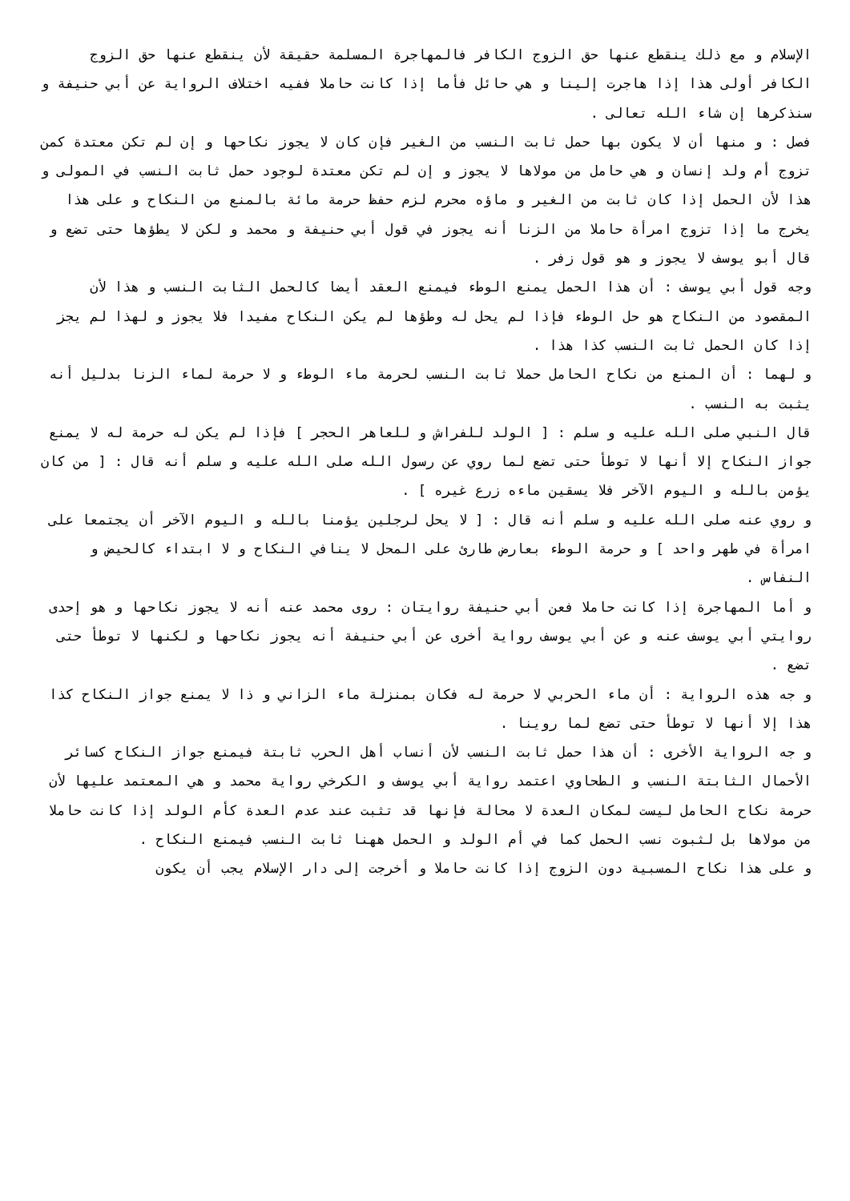الإسلام و مع ذلك ينقطع عنها حق الزوج الكافر فالمهاجرة المسلمة حقيقة لأن ينقطع عنها حق الزوج الكافر أولى هذا إذا هاجرت إلينا و هي حائل فأما إذا كانت حاملا ففيه اختلاف الرواية عن أبي حنيفة و سنذكرها إن شاء الله تعالى .
فصل : و منها أن لا يكون بها حمل ثابت النسب من الغير فإن كان لا يجوز نكاحها و إن لم تكن معتدة كمن تزوج أم ولد إنسان و هي حامل من مولاها لا يجوز و إن لم تكن معتدة لوجود حمل ثابت النسب في المولى و هذا لأن الحمل إذا كان ثابت من الغير و ماؤه محرم لزم حفظ حرمة مائة بالمنع من النكاح و على هذا يخرج ما إذا تزوج امرأة حاملا من الزنا أنه يجوز في قول أبي حنيفة و محمد و لكن لا يطؤها حتى تضع و قال أبو يوسف لا يجوز و هو قول زفر .
وجه قول أبي يوسف : أن هذا الحمل يمنع الوطء فيمنع العقد أيضا كالحمل الثابت النسب و هذا لأن المقصود من النكاح هو حل الوطء فإذا لم يحل له وطؤها لم يكن النكاح مفيدا فلا يجوز و لهذا لم يجز إذا كان الحمل ثابت النسب كذا هذا .
و لهما : أن المنع من نكاح الحامل حملا ثابت النسب لحرمة ماء الوطء و لا حرمة لماء الزنا بدليل أنه يثبت به النسب .
قال النبي صلى الله عليه و سلم : [ الولد للفراش و للعاهر الحجر ] فإذا لم يكن له حرمة له لا يمنع جواز النكاح إلا أنها لا توطأ حتى تضع لما روي عن رسول الله صلى الله عليه و سلم أنه قال : [ من كان يؤمن بالله و اليوم الآخر فلا يسقين ماءه زرع غيره ] .
و روي عنه صلى الله عليه و سلم أنه قال : [ لا يحل لرجلين يؤمنا بالله و اليوم الآخر أن يجتمعا على امرأة في طهر واحد ] و حرمة الوطء بعارض طارئ على المحل لا ينافي النكاح و لا ابتداء كالحيض و النفاس .
و أما المهاجرة إذا كانت حاملا فعن أبي حنيفة روايتان : روى محمد عنه أنه لا يجوز نكاحها و هو إحدى روايتي أبي يوسف عنه و عن أبي يوسف رواية أخرى عن أبي حنيفة أنه يجوز نكاحها و لكنها لا توطأ حتى تضع .
و جه هذه الرواية : أن ماء الحربي لا حرمة له فكان بمنزلة ماء الزاني و ذا لا يمنع جواز النكاح كذا هذا إلا أنها لا توطأ حتى تضع لما روينا .
و جه الرواية الأخرى : أن هذا حمل ثابت النسب لأن أنساب أهل الحرب ثابتة فيمنع جواز النكاح كسائر الأحمال الثابتة النسب و الطحاوي اعتمد رواية أبي يوسف و الكرخي رواية محمد و هي المعتمد عليها لأن حرمة نكاح الحامل ليست لمكان العدة لا محالة فإنها قد تثبت عند عدم العدة كأم الولد إذا كانت حاملا من مولاها بل لثبوت نسب الحمل كما في أم الولد و الحمل ههنا ثابت النسب فيمنع النكاح .
و على هذا نكاح المسبية دون الزوج إذا كانت حاملا و أخرجت إلى دار الإسلام يجب أن يكون